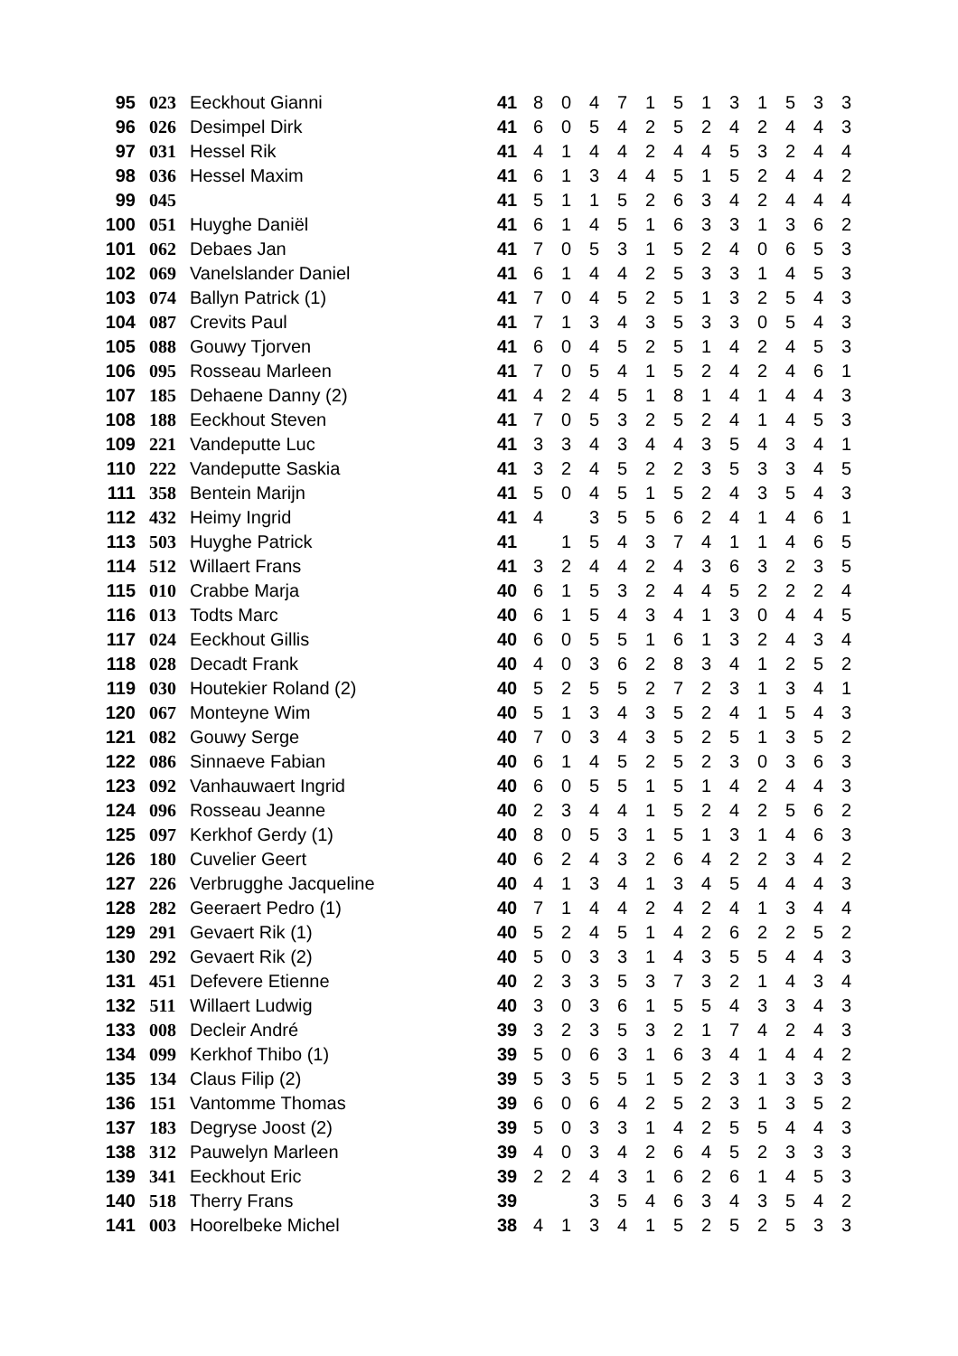| 95 | 023 | Eeckhout Gianni | 41 | 8 | 0 | 4 | 7 | 1 | 5 | 1 | 3 | 1 | 5 | 3 | 3 |
| 96 | 026 | Desimpel Dirk | 41 | 6 | 0 | 5 | 4 | 2 | 5 | 2 | 4 | 2 | 4 | 4 | 3 |
| 97 | 031 | Hessel Rik | 41 | 4 | 1 | 4 | 4 | 2 | 4 | 4 | 5 | 3 | 2 | 4 | 4 |
| 98 | 036 | Hessel Maxim | 41 | 6 | 1 | 3 | 4 | 4 | 5 | 1 | 5 | 2 | 4 | 4 | 2 |
| 99 | 045 | | 41 | 5 | 1 | 1 | 5 | 2 | 6 | 3 | 4 | 2 | 4 | 4 | 4 |
| 100 | 051 | Huyghe Daniël | 41 | 6 | 1 | 4 | 5 | 1 | 6 | 3 | 3 | 1 | 3 | 6 | 2 |
| 101 | 062 | Debaes Jan | 41 | 7 | 0 | 5 | 3 | 1 | 5 | 2 | 4 | 0 | 6 | 5 | 3 |
| 102 | 069 | Vanelslander Daniel | 41 | 6 | 1 | 4 | 4 | 2 | 5 | 3 | 3 | 1 | 4 | 5 | 3 |
| 103 | 074 | Ballyn Patrick (1) | 41 | 7 | 0 | 4 | 5 | 2 | 5 | 1 | 3 | 2 | 5 | 4 | 3 |
| 104 | 087 | Crevits Paul | 41 | 7 | 1 | 3 | 4 | 3 | 5 | 3 | 3 | 0 | 5 | 4 | 3 |
| 105 | 088 | Gouwy Tjorven | 41 | 6 | 0 | 4 | 5 | 2 | 5 | 1 | 4 | 2 | 4 | 5 | 3 |
| 106 | 095 | Rosseau Marleen | 41 | 7 | 0 | 5 | 4 | 1 | 5 | 2 | 4 | 2 | 4 | 6 | 1 |
| 107 | 185 | Dehaene Danny (2) | 41 | 4 | 2 | 4 | 5 | 1 | 8 | 1 | 4 | 1 | 4 | 4 | 3 |
| 108 | 188 | Eeckhout Steven | 41 | 7 | 0 | 5 | 3 | 2 | 5 | 2 | 4 | 1 | 4 | 5 | 3 |
| 109 | 221 | Vandeputte Luc | 41 | 3 | 3 | 4 | 3 | 4 | 4 | 3 | 5 | 4 | 3 | 4 | 1 |
| 110 | 222 | Vandeputte Saskia | 41 | 3 | 2 | 4 | 5 | 2 | 2 | 3 | 5 | 3 | 3 | 4 | 5 |
| 111 | 358 | Bentein Marijn | 41 | 5 | 0 | 4 | 5 | 1 | 5 | 2 | 4 | 3 | 5 | 4 | 3 |
| 112 | 432 | Heimy Ingrid | 41 | 4 | | 3 | 5 | 5 | 6 | 2 | 4 | 1 | 4 | 6 | 1 |
| 113 | 503 | Huyghe Patrick | 41 | | 1 | 5 | 4 | 3 | 7 | 4 | 1 | 1 | 4 | 6 | 5 |
| 114 | 512 | Willaert Frans | 41 | 3 | 2 | 4 | 4 | 2 | 4 | 3 | 6 | 3 | 2 | 3 | 5 |
| 115 | 010 | Crabbe Marja | 40 | 6 | 1 | 5 | 3 | 2 | 4 | 4 | 5 | 2 | 2 | 2 | 4 |
| 116 | 013 | Todts Marc | 40 | 6 | 1 | 5 | 4 | 3 | 4 | 1 | 3 | 0 | 4 | 4 | 5 |
| 117 | 024 | Eeckhout Gillis | 40 | 6 | 0 | 5 | 5 | 1 | 6 | 1 | 3 | 2 | 4 | 3 | 4 |
| 118 | 028 | Decadt Frank | 40 | 4 | 0 | 3 | 6 | 2 | 8 | 3 | 4 | 1 | 2 | 5 | 2 |
| 119 | 030 | Houtekier Roland (2) | 40 | 5 | 2 | 5 | 5 | 2 | 7 | 2 | 3 | 1 | 3 | 4 | 1 |
| 120 | 067 | Monteyne Wim | 40 | 5 | 1 | 3 | 4 | 3 | 5 | 2 | 4 | 1 | 5 | 4 | 3 |
| 121 | 082 | Gouwy Serge | 40 | 7 | 0 | 3 | 4 | 3 | 5 | 2 | 5 | 1 | 3 | 5 | 2 |
| 122 | 086 | Sinnaeve Fabian | 40 | 6 | 1 | 4 | 5 | 2 | 5 | 2 | 3 | 0 | 3 | 6 | 3 |
| 123 | 092 | Vanhauwaert Ingrid | 40 | 6 | 0 | 5 | 5 | 1 | 5 | 1 | 4 | 2 | 4 | 4 | 3 |
| 124 | 096 | Rosseau Jeanne | 40 | 2 | 3 | 4 | 4 | 1 | 5 | 2 | 4 | 2 | 5 | 6 | 2 |
| 125 | 097 | Kerkhof Gerdy (1) | 40 | 8 | 0 | 5 | 3 | 1 | 5 | 1 | 3 | 1 | 4 | 6 | 3 |
| 126 | 180 | Cuvelier Geert | 40 | 6 | 2 | 4 | 3 | 2 | 6 | 4 | 2 | 2 | 3 | 4 | 2 |
| 127 | 226 | Verbrugghe Jacqueline | 40 | 4 | 1 | 3 | 4 | 1 | 3 | 4 | 5 | 4 | 4 | 4 | 3 |
| 128 | 282 | Geeraert Pedro (1) | 40 | 7 | 1 | 4 | 4 | 2 | 4 | 2 | 4 | 1 | 3 | 4 | 4 |
| 129 | 291 | Gevaert Rik (1) | 40 | 5 | 2 | 4 | 5 | 1 | 4 | 2 | 6 | 2 | 2 | 5 | 2 |
| 130 | 292 | Gevaert Rik (2) | 40 | 5 | 0 | 3 | 3 | 1 | 4 | 3 | 5 | 5 | 4 | 4 | 3 |
| 131 | 451 | Defevere Etienne | 40 | 2 | 3 | 3 | 5 | 3 | 7 | 3 | 2 | 1 | 4 | 3 | 4 |
| 132 | 511 | Willaert Ludwig | 40 | 3 | 0 | 3 | 6 | 1 | 5 | 5 | 4 | 3 | 3 | 4 | 3 |
| 133 | 008 | Decleir André | 39 | 3 | 2 | 3 | 5 | 3 | 2 | 1 | 7 | 4 | 2 | 4 | 3 |
| 134 | 099 | Kerkhof Thibo (1) | 39 | 5 | 0 | 6 | 3 | 1 | 6 | 3 | 4 | 1 | 4 | 4 | 2 |
| 135 | 134 | Claus Filip (2) | 39 | 5 | 3 | 5 | 5 | 1 | 5 | 2 | 3 | 1 | 3 | 3 | 3 |
| 136 | 151 | Vantomme Thomas | 39 | 6 | 0 | 6 | 4 | 2 | 5 | 2 | 3 | 1 | 3 | 5 | 2 |
| 137 | 183 | Degryse Joost (2) | 39 | 5 | 0 | 3 | 3 | 1 | 4 | 2 | 5 | 5 | 4 | 4 | 3 |
| 138 | 312 | Pauwelyn Marleen | 39 | 4 | 0 | 3 | 4 | 2 | 6 | 4 | 5 | 2 | 3 | 3 | 3 |
| 139 | 341 | Eeckhout Eric | 39 | 2 | 2 | 4 | 3 | 1 | 6 | 2 | 6 | 1 | 4 | 5 | 3 |
| 140 | 518 | Therry Frans | 39 | | | 3 | 5 | 4 | 6 | 3 | 4 | 3 | 5 | 4 | 2 |
| 141 | 003 | Hoorelbeke Michel | 38 | 4 | 1 | 3 | 4 | 1 | 5 | 2 | 5 | 2 | 5 | 3 | 3 |